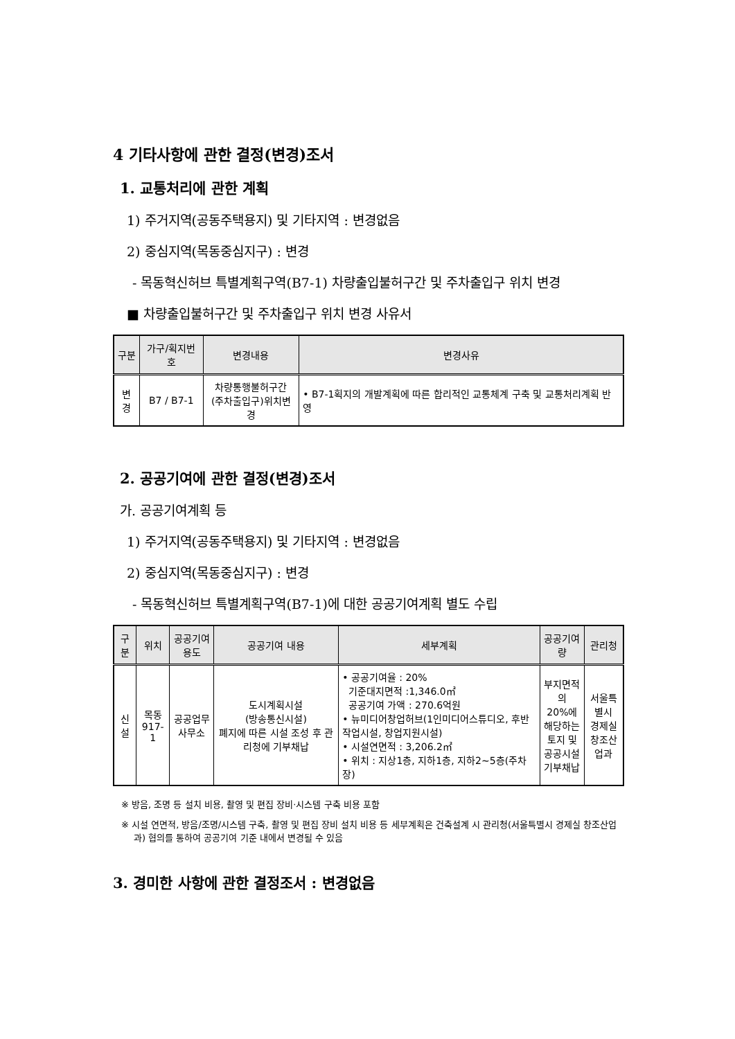4 기타사항에 관한 결정(변경)조서
1. 교통처리에 관한 계획
1) 주거지역(공동주택용지) 및 기타지역 : 변경없음
2) 중심지역(목동중심지구) : 변경
- 목동혁신허브 특별계획구역(B7-1) 차량출입불허구간 및 주차출입구 위치 변경
■ 차량출입불허구간 및 주차출입구 위치 변경 사유서
| 구분 | 가구/획지번호 | 변경내용 | 변경사유 |
| --- | --- | --- | --- |
| 변경 | B7 / B7-1 | 차량통행불허구간 (주차출입구)위치변경 | • B7-1획지의 개발계획에 따른 합리적인 교통체계 구축 및 교통처리계획 반영 |
2. 공공기여에 관한 결정(변경)조서
가. 공공기여계획 등
1) 주거지역(공동주택용지) 및 기타지역 : 변경없음
2) 중심지역(목동중심지구) : 변경
- 목동혁신허브 특별계획구역(B7-1)에 대한 공공기여계획 별도 수립
| 구분 | 위치 | 공공기여용도 | 공공기여 내용 | 세부계획 | 공공기여량 | 관리청 |
| --- | --- | --- | --- | --- | --- | --- |
| 신설 | 목동 917-1 | 공공업무 사무소 | 도시계획시설 (방송통신시설) 폐지에 따른 시설 조성 후 관리청에 기부채납 | • 공공기여율 : 20% 기준대지면적 :1,346.0㎡ 공공기여 가액 : 270.6억원 • 뉴미디어창업허브(1인미디어스튜디오, 후반작업시설, 창업지원시설) • 시설연면적 : 3,206.2㎡ • 위치 : 지상1층, 지하1층, 지하2~5층(주차장) | 부지면적의 20%에 해당하는 토지 및 공공시설 기부채납 | 서울특별시 경제실 창조산업과 |
※ 방음, 조명 등 설치 비용, 촬영 및 편집 장비·시스템 구축 비용 포함
※ 시설 연면적, 방음/조명/시스템 구축, 촬영 및 편집 장비 설치 비용 등 세부계획은 건축설계 시 관리청(서울특별시 경제실 창조산업과) 협의를 통하여 공공기여 기준 내에서 변경될 수 있음
3. 경미한 사항에 관한 결정조서 : 변경없음